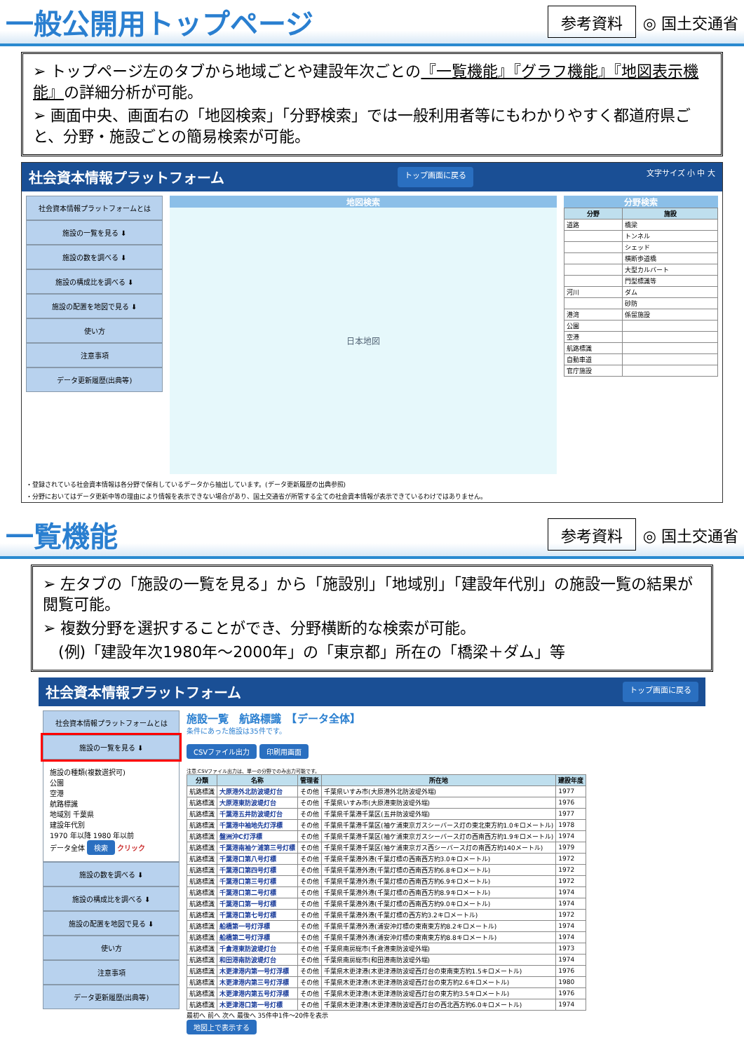一般公開用トップページ
参考資料
◎ 国土交通省
➢ トップページ左のタブから地域ごとや建設年次ごとの『一覧機能』『グラフ機能』『地図表示機能』の詳細分析が可能。
➢ 画面中央、画面右の「地図検索」「分野検索」では一般利用者等にもわかりやすく都道府県ごと、分野・施設ごとの簡易検索が可能。
社会資本情報プラットフォーム トップ画面に戻る 文字サイズ 小 中 大
社会資本情報プラットフォームとは
施設の一覧を見る ⬇
施設の数を調べる ⬇
施設の構成比を調べる ⬇
施設の配置を地図で見る ⬇
使い方
注意事項
データ更新履歴(出典等)
地図検索
日本地図
分野検索
| 分野 | 施設 |
| --- | --- |
| 道路 | 橋梁 |
| | トンネル |
| | シェッド |
| | 横断歩道橋 |
| | 大型カルバート |
| | 門型標識等 |
| 河川 | ダム |
| | 砂防 |
| 港湾 | 係留施設 |
| 公園 | |
| 空港 | |
| 航路標識 | |
| 自動車道 | |
| 官庁施設 | |
・登録されている社会資本情報は各分野で保有しているデータから抽出しています。(データ更新履歴の出典参照)
・分野においてはデータ更新中等の理由により情報を表示できない場合があり、国土交通省が所管する全ての社会資本情報が表示できているわけではありません。
一覧機能
参考資料
◎ 国土交通省
➢ 左タブの「施設の一覧を見る」から「施設別」「地域別」「建設年代別」の施設一覧の結果が閲覧可能。
➢ 複数分野を選択することができ、分野横断的な検索が可能。
　(例)「建設年次1980年～2000年」の「東京都」所在の「橋梁＋ダム」等
社会資本情報プラットフォーム トップ画面に戻る
社会資本情報プラットフォームとは
施設の一覧を見る ⬇
施設の種類(複数選択可)
公園
空港
航路標識
地域別 千葉県
建設年代別
1970 年以降 1980 年以前
データ全体 検索 クリック
施設の数を調べる ⬇
施設の構成比を調べる ⬇
施設の配置を地図で見る ⬇
使い方
注意事項
データ更新履歴(出典等)
施設一覧　航路標識　【データ全体】
条件にあった施設は35件です。
CSVファイル出力 印刷用画面
注意:CSVファイル出力は、単一の分野でのみ出力可能です。
| 分類 | 名称 | 管理者 | 所在地 | 建設年度 |
| --- | --- | --- | --- | --- |
| 航路標識 | 大原港外北防波堤灯台 | その他 | 千葉県いすみ市(大原港外北防波堤外端) | 1977 |
| 航路標識 | 大原港東防波堤灯台 | その他 | 千葉県いすみ市(大原港東防波堤外端) | 1976 |
| 航路標識 | 千葉港五井防波堤灯台 | その他 | 千葉県千葉港千葉区(五井防波堤外端) | 1977 |
| 航路標識 | 千葉港中袖地先灯浮標 | その他 | 千葉県千葉港千葉区(袖ケ浦東京ガスシーバース灯の東北東方約1.0キロメートル) | 1978 |
| 航路標識 | 盤洲沖C灯浮標 | その他 | 千葉県千葉港千葉区(袖ケ浦東京ガスシーバース灯の西南西方約1.9キロメートル) | 1974 |
| 航路標識 | 千葉港南袖ケ浦第三号灯標 | その他 | 千葉県千葉港千葉区(袖ケ浦東京ガス西シーバース灯の南西方約140メートル) | 1979 |
| 航路標識 | 千葉港口第八号灯標 | その他 | 千葉県千葉港外港(千葉灯標の西南西方約3.0キロメートル) | 1972 |
| 航路標識 | 千葉港口第四号灯標 | その他 | 千葉県千葉港外港(千葉灯標の西南西方約6.8キロメートル) | 1972 |
| 航路標識 | 千葉港口第三号灯標 | その他 | 千葉県千葉港外港(千葉灯標の西南西方約6.9キロメートル) | 1972 |
| 航路標識 | 千葉港口第二号灯標 | その他 | 千葉県千葉港外港(千葉灯標の西南西方約8.9キロメートル) | 1974 |
| 航路標識 | 千葉港口第一号灯標 | その他 | 千葉県千葉港外港(千葉灯標の西南西方約9.0キロメートル) | 1974 |
| 航路標識 | 千葉港口第七号灯標 | その他 | 千葉県千葉港外港(千葉灯標の西方約3.2キロメートル) | 1972 |
| 航路標識 | 船橋第一号灯浮標 | その他 | 千葉県千葉港外港(浦安沖灯標の東南東方約8.2キロメートル) | 1974 |
| 航路標識 | 船橋第二号灯浮標 | その他 | 千葉県千葉港外港(浦安沖灯標の東南東方約8.8キロメートル) | 1974 |
| 航路標識 | 千倉港東防波堤灯台 | その他 | 千葉県南房総市(千倉港東防波堤外端) | 1973 |
| 航路標識 | 和田港南防波堤灯台 | その他 | 千葉県南房総市(和田港南防波堤外端) | 1974 |
| 航路標識 | 木更津港内第一号灯浮標 | その他 | 千葉県木更津港(木更津港防波堤西灯台の東南東方約1.5キロメートル) | 1976 |
| 航路標識 | 木更津港内第三号灯浮標 | その他 | 千葉県木更津港(木更津港防波堤西灯台の東方約2.6キロメートル) | 1980 |
| 航路標識 | 木更津港内第五号灯浮標 | その他 | 千葉県木更津港(木更津港防波堤西灯台の東方約3.5キロメートル) | 1976 |
| 航路標識 | 木更津港口第一号灯標 | その他 | 千葉県木更津港(木更津港防波堤西灯台の西北西方約6.0キロメートル) | 1974 |
最初へ 前へ 次へ 最後へ 35件中1件～20件を表示
地図上で表示する